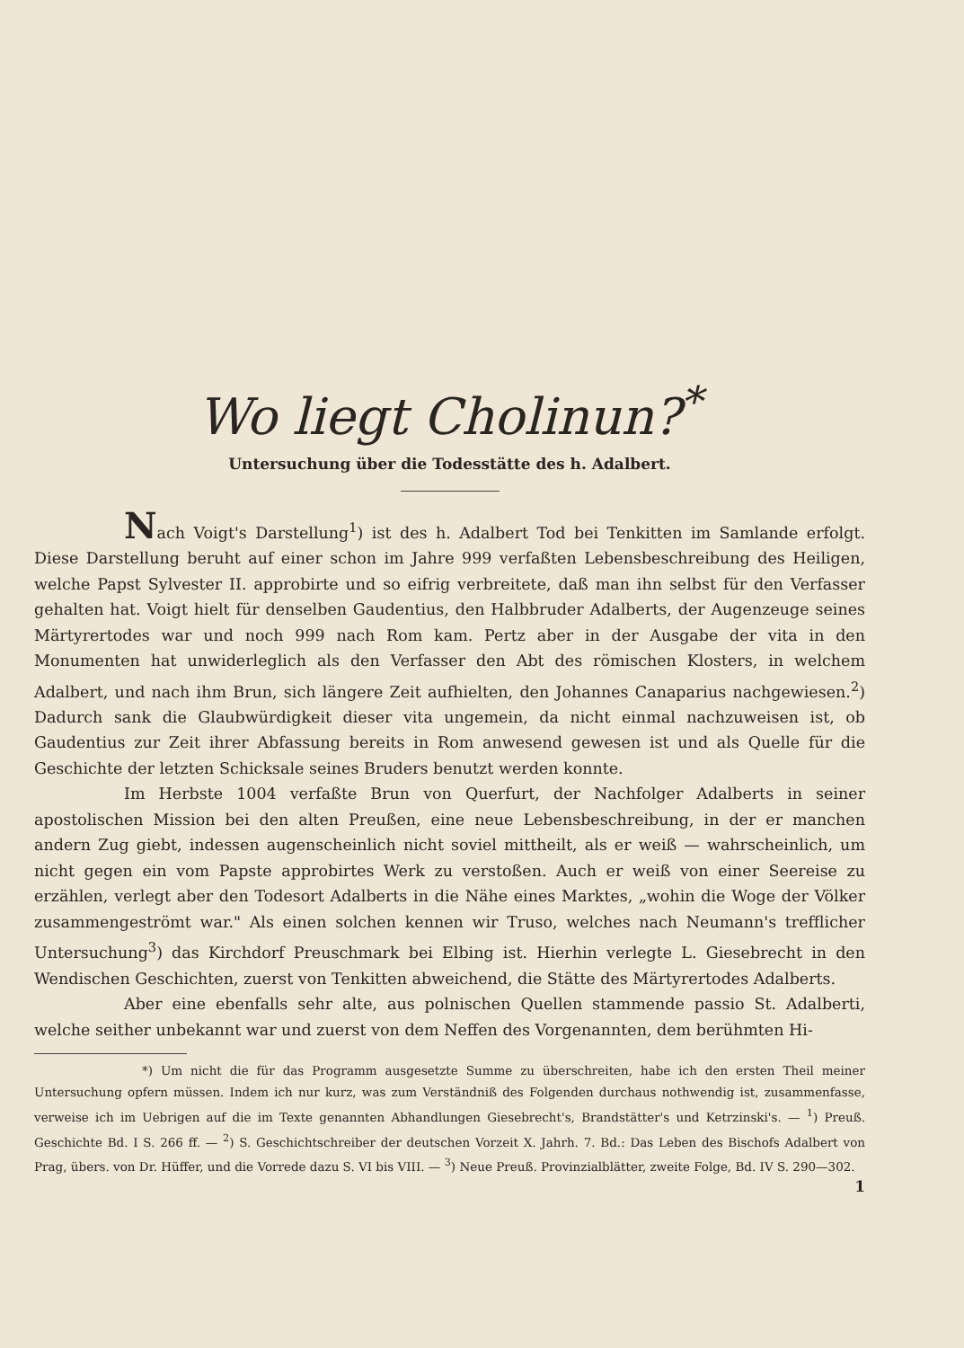Wo liegt Cholinun?<sup>*</sup>
Untersuchung über die Todesstätte des h. Adalbert.
Nach Voigt's Darstellung<sup>1</sup>) ist des h. Adalbert Tod bei Tenkitten im Samlande erfolgt. Diese Darstellung beruht auf einer schon im Jahre 999 verfaßten Lebensbeschreibung des Heiligen, welche Papst Sylvester II. approbirte und so eifrig verbreitete, daß man ihn selbst für den Verfasser gehalten hat. Voigt hielt für denselben Gaudentius, den Halbbruder Adalberts, der Augenzeuge seines Märtyrertodes war und noch 999 nach Rom kam. Pertz aber in der Ausgabe der vita in den Monumenten hat unwiderleglich als den Verfasser den Abt des römischen Klosters, in welchem Adalbert, und nach ihm Brun, sich längere Zeit aufhielten, den Johannes Canaparius nachgewiesen.<sup>2</sup>) Dadurch sank die Glaubwürdigkeit dieser vita ungemein, da nicht einmal nachzuweisen ist, ob Gaudentius zur Zeit ihrer Abfassung bereits in Rom anwesend gewesen ist und als Quelle für die Geschichte der letzten Schicksale seines Bruders benutzt werden konnte.
Im Herbste 1004 verfaßte Brun von Querfurt, der Nachfolger Adalberts in seiner apostolischen Mission bei den alten Preußen, eine neue Lebensbeschreibung, in der er manchen andern Zug giebt, indessen augenscheinlich nicht soviel mittheilt, als er weiß — wahrscheinlich, um nicht gegen ein vom Papste approbirtes Werk zu verstoßen. Auch er weiß von einer Seereise zu erzählen, verlegt aber den Todesort Adalberts in die Nähe eines Marktes, „wohin die Woge der Völker zusammengeströmt war." Als einen solchen kennen wir Truso, welches nach Neumann's trefflicher Untersuchung<sup>3</sup>) das Kirchdorf Preuschmark bei Elbing ist. Hierhin verlegte L. Giesebrecht in den Wendischen Geschichten, zuerst von Tenkitten abweichend, die Stätte des Märtyrertodes Adalberts.
Aber eine ebenfalls sehr alte, aus polnischen Quellen stammende passio St. Adalberti, welche seither unbekannt war und zuerst von dem Neffen des Vorgenannten, dem berühmten Hi-
*) Um nicht die für das Programm ausgesetzte Summe zu überschreiten, habe ich den ersten Theil meiner Untersuchung opfern müssen. Indem ich nur kurz, was zum Verständniß des Folgenden durchaus nothwendig ist, zusammenfasse, verweise ich im Uebrigen auf die im Texte genannten Abhandlungen Giesebrecht's, Brandstätter's und Ketrzinski's. — <sup>1</sup>) Preuß. Geschichte Bd. I S. 266 ff. — <sup>2</sup>) S. Geschichtschreiber der deutschen Vorzeit X. Jahrh. 7. Bd.: Das Leben des Bischofs Adalbert von Prag, übers. von Dr. Hüffer, und die Vorrede dazu S. VI bis VIII. — <sup>3</sup>) Neue Preuß. Provinzialblätter, zweite Folge, Bd. IV S. 290—302.
1